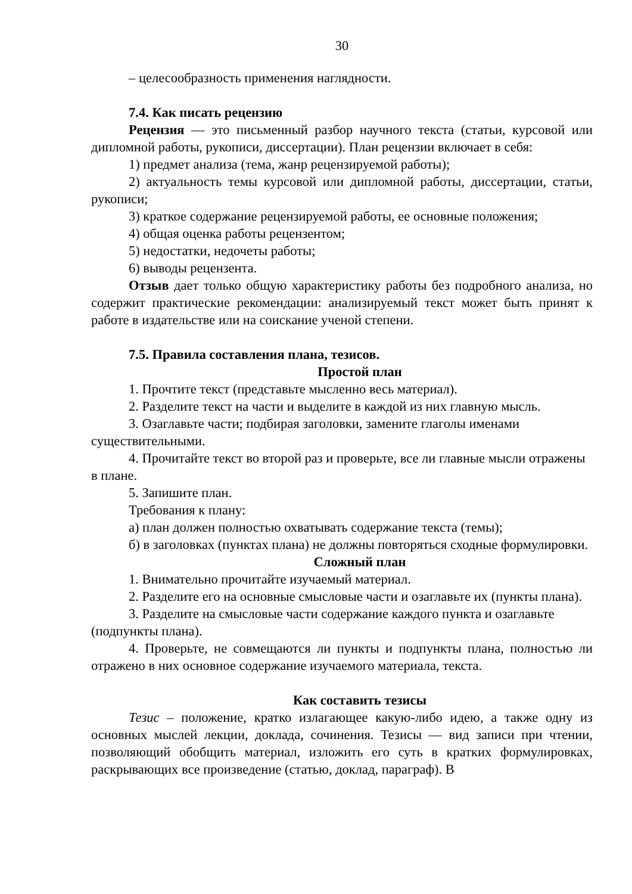30
– целесообразность применения наглядности.
7.4. Как писать рецензию
Рецензия — это письменный разбор научного текста (статьи, курсовой или дипломной работы, рукописи, диссертации). План рецензии включает в себя:
1) предмет анализа (тема, жанр рецензируемой работы);
2) актуальность темы курсовой или дипломной работы, диссертации, статьи, рукописи;
3) краткое содержание рецензируемой работы, ее основные положения;
4) общая оценка работы рецензентом;
5) недостатки, недочеты работы;
6) выводы рецензента.
Отзыв дает только общую характеристику работы без подробного анализа, но содержит практические рекомендации: анализируемый текст может быть принят к работе в издательстве или на соискание ученой степени.
7.5. Правила составления плана, тезисов.
Простой план
1. Прочтите текст (представьте мысленно весь материал).
2. Разделите текст на части и выделите в каждой из них главную мысль.
3. Озаглавьте части; подбирая заголовки, замените глаголы именами существительными.
4. Прочитайте текст во второй раз и проверьте, все ли главные мысли отражены в плане.
5. Запишите план.
Требования к плану:
а) план должен полностью охватывать содержание текста (темы);
б) в заголовках (пунктах плана) не должны повторяться сходные формулировки.
Сложный план
1. Внимательно прочитайте изучаемый материал.
2. Разделите его на основные смысловые части и озаглавьте их (пункты плана).
3. Разделите на смысловые части содержание каждого пункта и озаглавьте (подпункты плана).
4. Проверьте, не совмещаются ли пункты и подпункты плана, полностью ли отражено в них основное содержание изучаемого материала, текста.
Как составить тезисы
Тезис – положение, кратко излагающее какую-либо идею, а также одну из основных мыслей лекции, доклада, сочинения. Тезисы — вид записи при чтении, позволяющий обобщить материал, изложить его суть в кратких формулировках, раскрывающих все произведение (статью, доклад, параграф). В